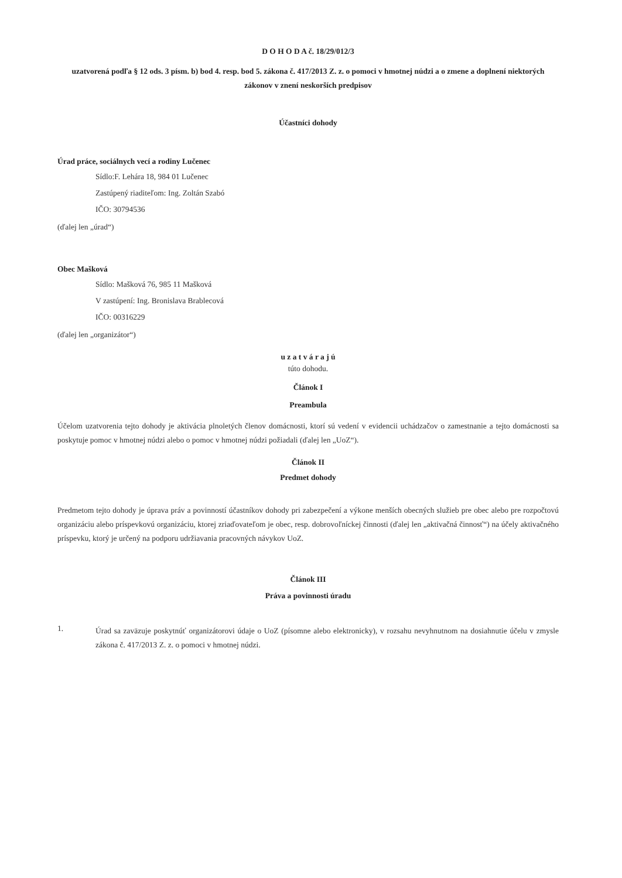D O H O D A č. 18/29/012/3
uzatvorená podľa § 12 ods. 3 písm. b) bod 4. resp. bod 5. zákona č. 417/2013 Z. z. o pomoci v hmotnej núdzi a o zmene a doplnení niektorých zákonov v znení neskorších predpisov
Účastníci dohody
Úrad práce, sociálnych vecí a rodiny Lučenec
Sídlo:F. Lehára 18, 984 01 Lučenec
Zastúpený riaditeľom: Ing. Zoltán Szabó
IČO: 30794536
(ďalej len „úrad“)
Obec Mašková
Sídlo: Mašková 76, 985 11 Mašková
V zastúpení: Ing. Bronislava Brablecová
IČO: 00316229
(ďalej len „organizátor“)
u z a t v á r a j ú
túto dohodu.
Článok I
Preambula
Účelom uzatvorenia tejto dohody je aktivácia plnoletých členov domácnosti, ktorí sú vedení v evidencii uchádzačov o zamestnanie a tejto domácnosti sa poskytuje pomoc v hmotnej núdzi alebo o pomoc v hmotnej núdzi požiadali (ďalej len „UoZ“).
Článok II
Predmet dohody
Predmetom tejto dohody je úprava práv a povinností účastníkov dohody pri zabezpečení a výkone menších obecných služieb pre obec alebo pre rozpočtovú organizáciu alebo príspevkovú organizáciu, ktorej zriaďovateľom je obec, resp. dobrovoľníckej činnosti (ďalej len „aktivačná činnosť“) na účely aktivačného príspevku, ktorý je určený na podporu udržiavania pracovných návykov UoZ.
Článok III
Práva a povinnosti úradu
1.
Úrad sa zaväzuje poskytnúť organizátorovi údaje o UoZ (písomne alebo elektronicky), v rozsahu nevyhnutnom na dosiahnutie účelu v zmysle zákona č. 417/2013 Z. z. o pomoci v hmotnej núdzi.